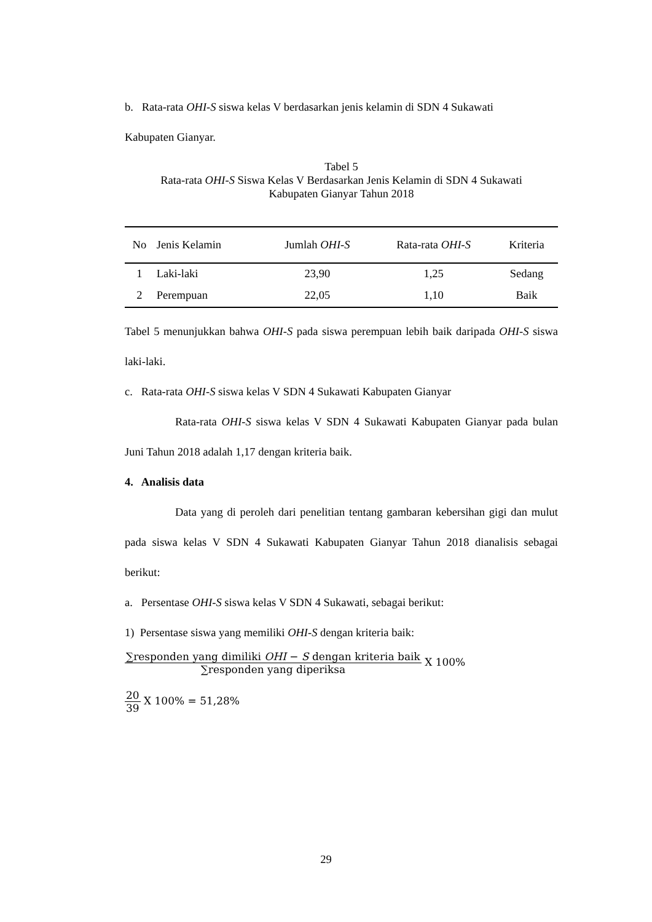b. Rata-rata OHI-S siswa kelas V berdasarkan jenis kelamin di SDN 4 Sukawati
Kabupaten Gianyar.
Tabel 5
Rata-rata OHI-S Siswa Kelas V Berdasarkan Jenis Kelamin di SDN 4 Sukawati
Kabupaten Gianyar Tahun 2018
| No | Jenis Kelamin | Jumlah OHI-S | Rata-rata OHI-S | Kriteria |
| --- | --- | --- | --- | --- |
| 1 | Laki-laki | 23,90 | 1,25 | Sedang |
| 2 | Perempuan | 22,05 | 1,10 | Baik |
Tabel 5 menunjukkan bahwa OHI-S pada siswa perempuan lebih baik daripada OHI-S siswa laki-laki.
c. Rata-rata OHI-S siswa kelas V SDN 4 Sukawati Kabupaten Gianyar
Rata-rata OHI-S siswa kelas V SDN 4 Sukawati Kabupaten Gianyar pada bulan Juni Tahun 2018 adalah 1,17 dengan kriteria baik.
4. Analisis data
Data yang di peroleh dari penelitian tentang gambaran kebersihan gigi dan mulut pada siswa kelas V SDN 4 Sukawati Kabupaten Gianyar Tahun 2018 dianalisis sebagai berikut:
a. Persentase OHI-S siswa kelas V SDN 4 Sukawati, sebagai berikut:
1) Persentase siswa yang memiliki OHI-S dengan kriteria baik:
∑responden yang dimiliki OHI − S dengan kriteria baik ∑responden yang diperiksa X 100%
20 39 X 100% = 51,28%
29